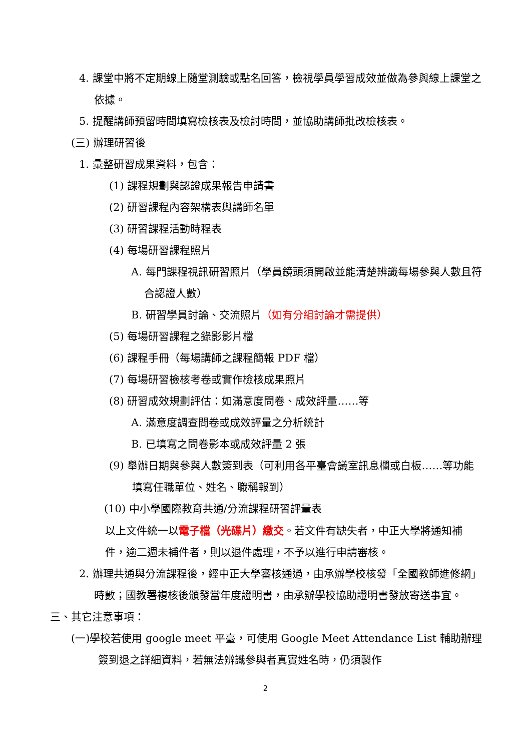4. 課堂中將不定期線上隨堂測驗或點名回答，檢視學員學習成效並做為參與線上課堂之依據。
5. 提醒講師預留時間填寫檢核表及檢討時間，並協助講師批改檢核表。
(三) 辦理研習後
1. 彙整研習成果資料，包含：
(1) 課程規劃與認證成果報告申請書
(2) 研習課程內容架構表與講師名單
(3) 研習課程活動時程表
(4) 每場研習課程照片
A. 每門課程視訊研習照片（學員鏡頭須開啟並能清楚辨識每場參與人數且符合認證人數）
B. 研習學員討論、交流照片（如有分組討論才需提供）
(5) 每場研習課程之錄影影片檔
(6) 課程手冊（每場講師之課程簡報 PDF 檔）
(7) 每場研習檢核考卷或實作檢核成果照片
(8) 研習成效規劃評估：如滿意度問卷、成效評量……等
A. 滿意度調查問卷或成效評量之分析統計
B. 已填寫之問卷影本或成效評量 2 張
(9) 舉辦日期與參與人數簽到表（可利用各平臺會議室訊息欄或白板……等功能填寫任職單位、姓名、職稱報到）
(10) 中小學國際教育共通/分流課程研習評量表
以上文件統一以電子檔（光碟片）繳交。若文件有缺失者，中正大學將通知補件，逾二週未補件者，則以退件處理，不予以進行申請審核。
2. 辦理共通與分流課程後，經中正大學審核通過，由承辦學校核發「全國教師進修網」時數；國教署複核後頒發當年度證明書，由承辦學校協助證明書發放寄送事宜。
三、其它注意事項：
(一)學校若使用 google meet 平臺，可使用 Google Meet Attendance List 輔助辦理簽到退之詳細資料，若無法辨識參與者真實姓名時，仍須製作
2